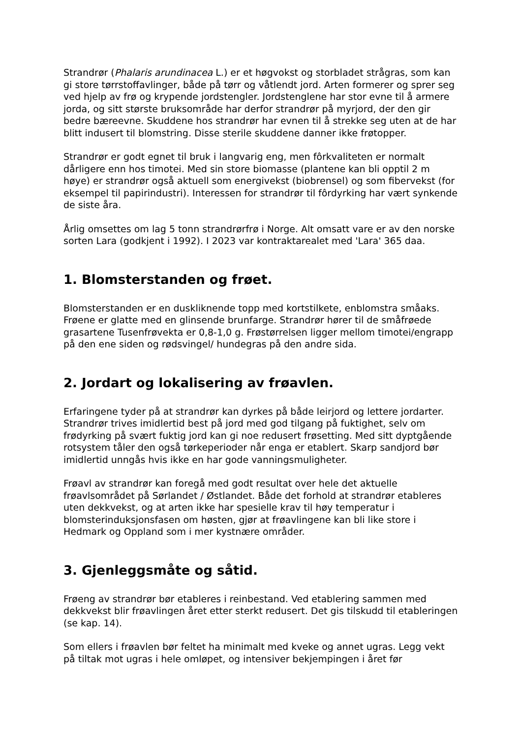Strandrør (Phalaris arundinacea L.) er et høgvokst og storbladet strågras, som kan gi store tørrstoffavlinger, både på tørr og våtlendt jord. Arten formerer og sprer seg ved hjelp av frø og krypende jordstengler. Jordstenglene har stor evne til å armere jorda, og sitt største bruksområde har derfor strandrør på myrjord, der den gir bedre bæreevne. Skuddene hos strandrør har evnen til å strekke seg uten at de har blitt indusert til blomstring. Disse sterile skuddene danner ikke frøtopper.
Strandrør er godt egnet til bruk i langvarig eng, men fôrkvaliteten er normalt dårligere enn hos timotei. Med sin store biomasse (plantene kan bli opptil 2 m høye) er strandrør også aktuell som energivekst (biobrensel) og som fibervekst (for eksempel til papirindustri). Interessen for strandrør til fôrdyrking har vært synkende de siste åra.
Årlig omsettes om lag 5 tonn strandrørfrø i Norge. Alt omsatt vare er av den norske sorten Lara (godkjent i 1992). I 2023 var kontraktarealet med 'Lara' 365 daa.
1. Blomsterstanden og frøet.
Blomsterstanden er en duskliknende topp med kortstilkete, enblomstra småaks. Frøene er glatte med en glinsende brunfarge. Strandrør hører til de småfrøede grasartene Tusenfrøvekta er 0,8-1,0 g. Frøstørrelsen ligger mellom timotei/engrapp på den ene siden og rødsvingel/ hundegras på den andre sida.
2. Jordart og lokalisering av frøavlen.
Erfaringene tyder på at strandrør kan dyrkes på både leirjord og lettere jordarter. Strandrør trives imidlertid best på jord med god tilgang på fuktighet, selv om frødyrking på svært fuktig jord kan gi noe redusert frøsetting. Med sitt dyptgående rotsystem tåler den også tørkeperioder når enga er etablert. Skarp sandjord bør imidlertid unngås hvis ikke en har gode vanningsmuligheter.
Frøavl av strandrør kan foregå med godt resultat over hele det aktuelle frøavlsområdet på Sørlandet / Østlandet. Både det forhold at strandrør etableres uten dekkvekst, og at arten ikke har spesielle krav til høy temperatur i blomsterinduksjonsfasen om høsten, gjør at frøavlingene kan bli like store i Hedmark og Oppland som i mer kystnære områder.
3. Gjenleggsmåte og såtid.
Frøeng av strandrør bør etableres i reinbestand. Ved etablering sammen med dekkvekst blir frøavlingen året etter sterkt redusert. Det gis tilskudd til etableringen (se kap. 14).
Som ellers i frøavlen bør feltet ha minimalt med kveke og annet ugras. Legg vekt på tiltak mot ugras i hele omløpet, og intensiver bekjempingen i året før